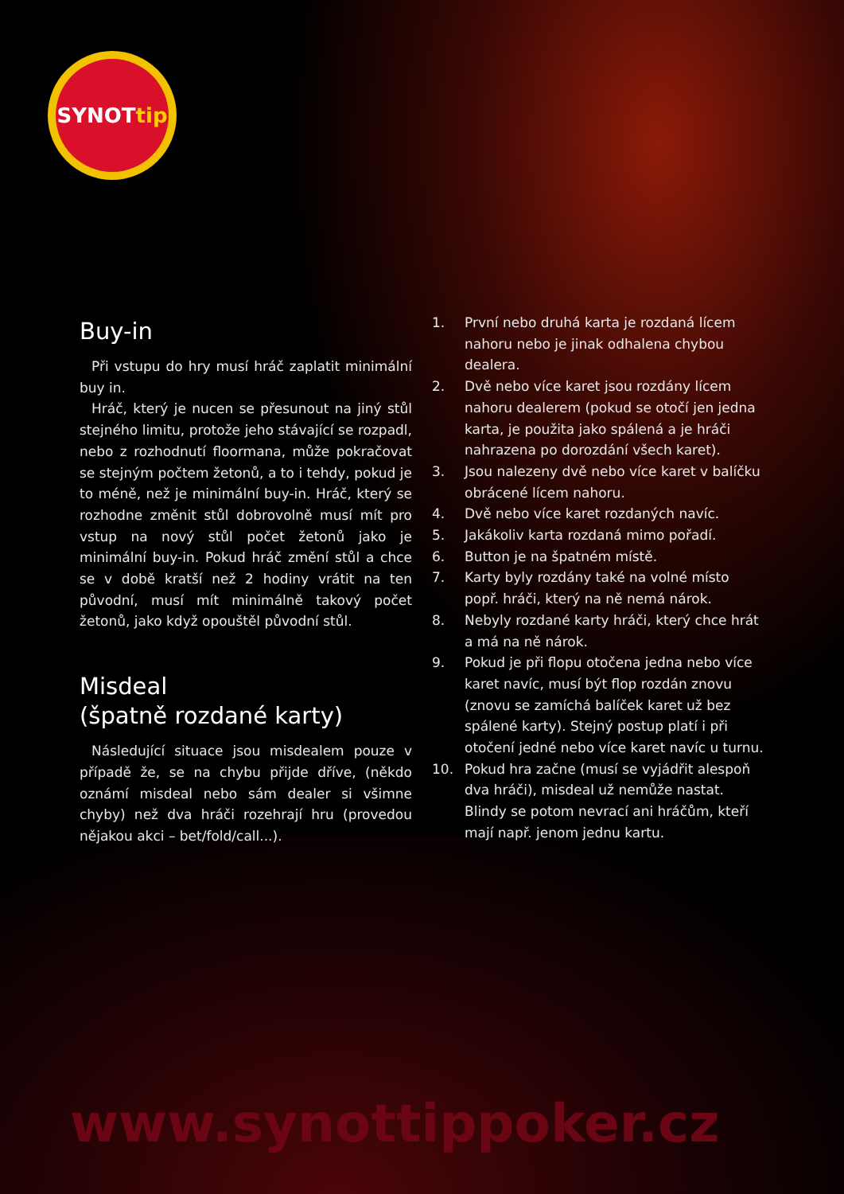SYNOT tip
Buy-in
Při vstupu do hry musí hráč zaplatit minimální buy in.
Hráč, který je nucen se přesunout na jiný stůl stejného limitu, protože jeho stávající se rozpadl, nebo z rozhodnutí floormana, může pokračovat se stejným počtem žetonů, a to i tehdy, pokud je to méně, než je minimální buy-in. Hráč, který se rozhodne změnit stůl dobrovolně musí mít pro vstup na nový stůl počet žetonů jako je minimální buy-in. Pokud hráč změní stůl a chce se v době kratší než 2 hodiny vrátit na ten původní, musí mít minimálně takový počet žetonů, jako když opouštěl původní stůl.
Misdeal
(špatně rozdané karty)
Následující situace jsou misdealem pouze v případě že, se na chybu přijde dříve, (někdo oznámí misdeal nebo sám dealer si všimne chyby) než dva hráči rozehrají hru (provedou nějakou akci – bet/fold/call...).
1. První nebo druhá karta je rozdaná lícem nahoru nebo je jinak odhalena chybou dealera.
2. Dvě nebo více karet jsou rozdány lícem nahoru dealerem (pokud se otočí jen jedna karta, je použita jako spálená a je hráči nahrazena po dorozdání všech karet).
3. Jsou nalezeny dvě nebo více karet v balíčku obrácené lícem nahoru.
4. Dvě nebo více karet rozdaných navíc.
5. Jakákoliv karta rozdaná mimo pořadí.
6. Button je na špatném místě.
7. Karty byly rozdány také na volné místo popř. hráči, který na ně nemá nárok.
8. Nebyly rozdané karty hráči, který chce hrát a má na ně nárok.
9. Pokud je při flopu otočena jedna nebo více karet navíc, musí být flop rozdán znovu (znovu se zamíchá balíček karet už bez spálené karty). Stejný postup platí i při otočení jedné nebo více karet navíc u turnu.
10. Pokud hra začne (musí se vyjádřit alespoň dva hráči), misdeal už nemůže nastat. Blindy se potom nevrací ani hráčům, kteří mají např. jenom jednu kartu.
www.synottippoker.cz